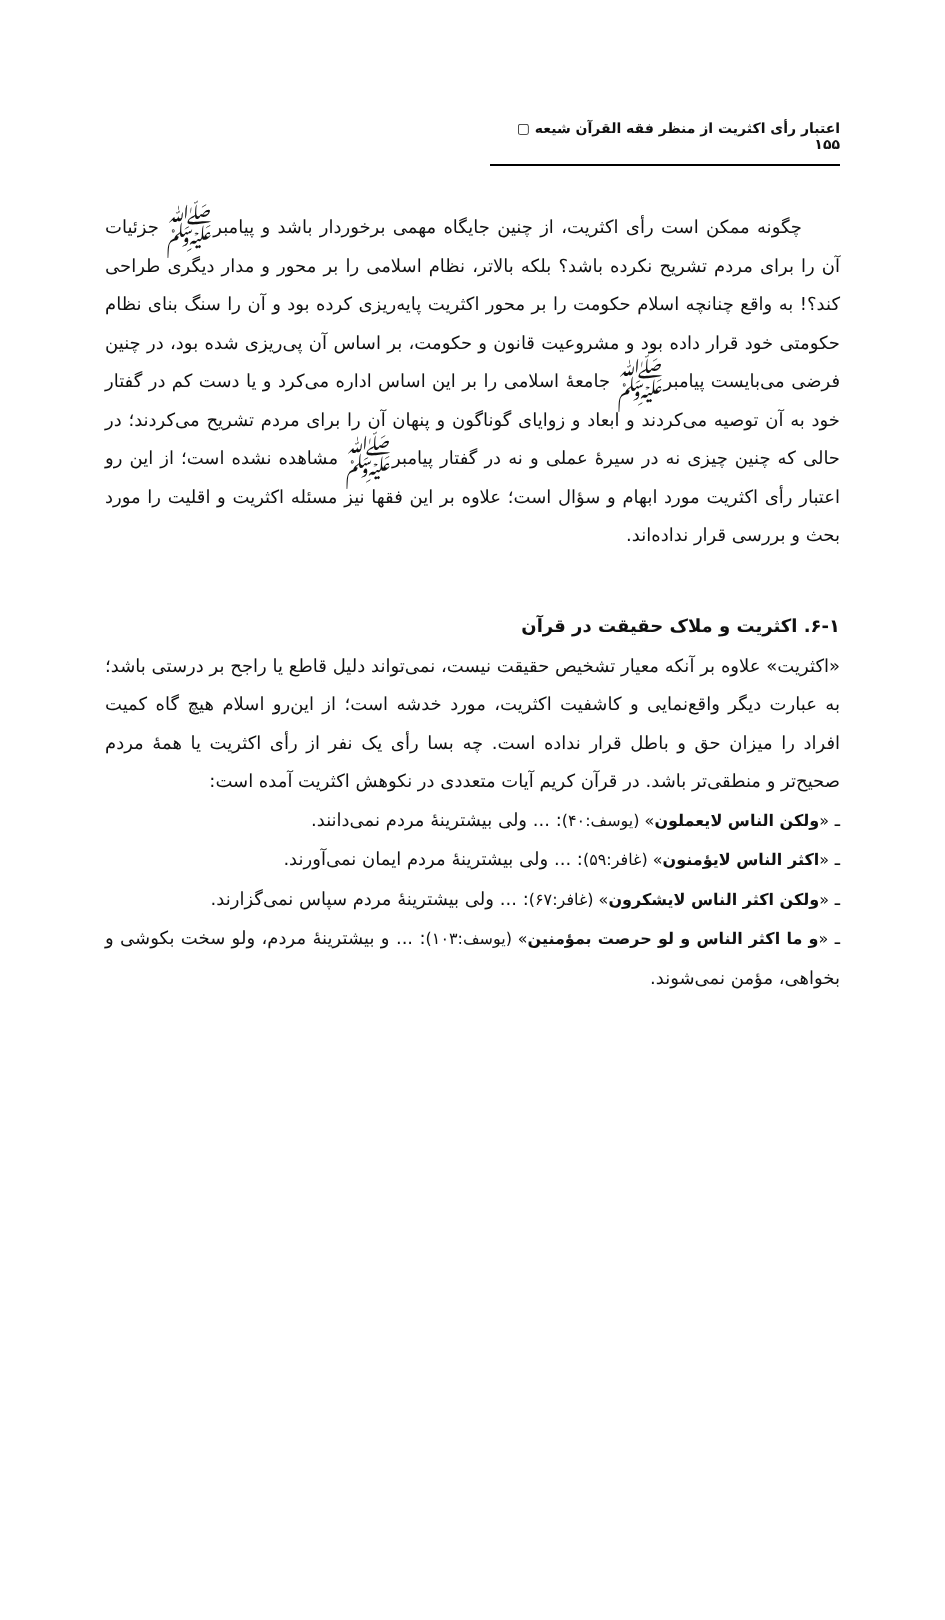اعتبار رأی اکثریت از منظر فقه القرآن شیعه ▢ ۱۵۵
چگونه ممکن است رأی اکثریت، از چنین جایگاه مهمی برخوردار باشد و پیامبرﷺ جزئیات آن را برای مردم تشریح نکرده باشد؟ بلکه بالاتر، نظام اسلامی را بر محور و مدار دیگری طراحی کند؟! به واقع چنانچه اسلام حکومت را بر محور اکثریت پایه‌ریزی کرده بود و آن را سنگ بنای نظام حکومتی خود قرار داده بود و مشروعیت قانون و حکومت، بر اساس آن پی‌ریزی شده بود، در چنین فرضی می‌بایست پیامبرﷺ جامعهٔ اسلامی را بر این اساس اداره می‌کرد و یا دست کم در گفتار خود به آن توصیه می‌کردند و ابعاد و زوایای گوناگون و پنهان آن را برای مردم تشریح می‌کردند؛ در حالی که چنین چیزی نه در سیرهٔ عملی و نه در گفتار پیامبرﷺ مشاهده نشده است؛ از این رو اعتبار رأی اکثریت مورد ابهام و سؤال است؛ علاوه بر این فقها نیز مسئله اکثریت و اقلیت را مورد بحث و بررسی قرار نداده‌اند.
۶-۱. اکثریت و ملاک حقیقت در قرآن
«اکثریت» علاوه بر آنکه معیار تشخیص حقیقت نیست، نمی‌تواند دلیل قاطع یا راجح بر درستی باشد؛ به عبارت دیگر واقع‌نمایی و کاشفیت اکثریت، مورد خدشه است؛ از این‌رو اسلام هیچ گاه کمیت افراد را میزان حق و باطل قرار نداده است. چه بسا رأی یک نفر از رأی اکثریت یا همهٔ مردم صحیح‌تر و منطقی‌تر باشد. در قرآن کریم آیات متعددی در نکوهش اکثریت آمده است:
ـ «ولکن الناس لایعملون» (یوسف:۴۰): ... ولی بیشترینهٔ مردم نمی‌دانند.
ـ «اکثر الناس لایؤمنون» (غافر:۵۹): ... ولی بیشترینهٔ مردم ایمان نمی‌آورند.
ـ «ولکن اکثر الناس لایشکرون» (غافر:۶۷): ... ولی بیشترینهٔ مردم سپاس نمی‌گزارند.
ـ «و ما اکثر الناس و لو حرصت بمؤمنین» (یوسف:۱۰۳): ... و بیشترینهٔ مردم، ولو سخت بکوشی و بخواهی، مؤمن نمی‌شوند.